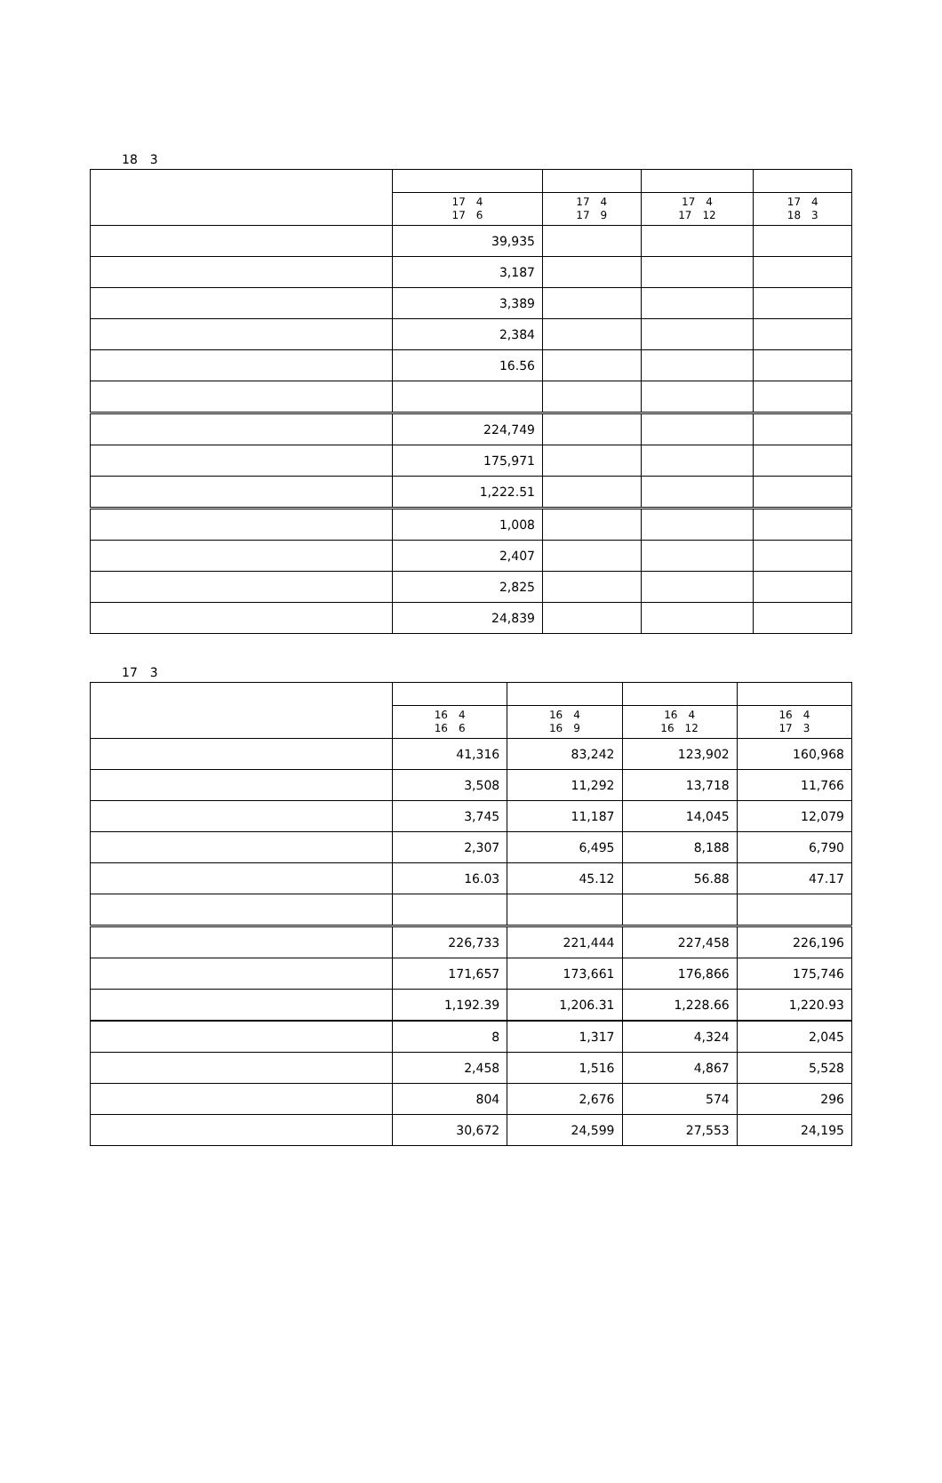18　3
| | 17 4 17 6 | 17 4 17 9 | 17 4 17 12 | 17 4 18 3 |
| | 39,935 | | | |
| | 3,187 | | | |
| | 3,389 | | | |
| | 2,384 | | | |
| | 16.56 | | | |
| | 224,749 | | | |
| | 175,971 | | | |
| | 1,222.51 | | | |
| | 1,008 | | | |
| | 2,407 | | | |
| | 2,825 | | | |
| | 24,839 | | | |
17　3
| | 16 4 16 6 | 16 4 16 9 | 16 4 16 12 | 16 4 17 3 |
| | 41,316 | 83,242 | 123,902 | 160,968 |
| | 3,508 | 11,292 | 13,718 | 11,766 |
| | 3,745 | 11,187 | 14,045 | 12,079 |
| | 2,307 | 6,495 | 8,188 | 6,790 |
| | 16.03 | 45.12 | 56.88 | 47.17 |
| | 226,733 | 221,444 | 227,458 | 226,196 |
| | 171,657 | 173,661 | 176,866 | 175,746 |
| | 1,192.39 | 1,206.31 | 1,228.66 | 1,220.93 |
| | 8 | 1,317 | 4,324 | 2,045 |
| | 2,458 | 1,516 | 4,867 | 5,528 |
| | 804 | 2,676 | 574 | 296 |
| | 30,672 | 24,599 | 27,553 | 24,195 |